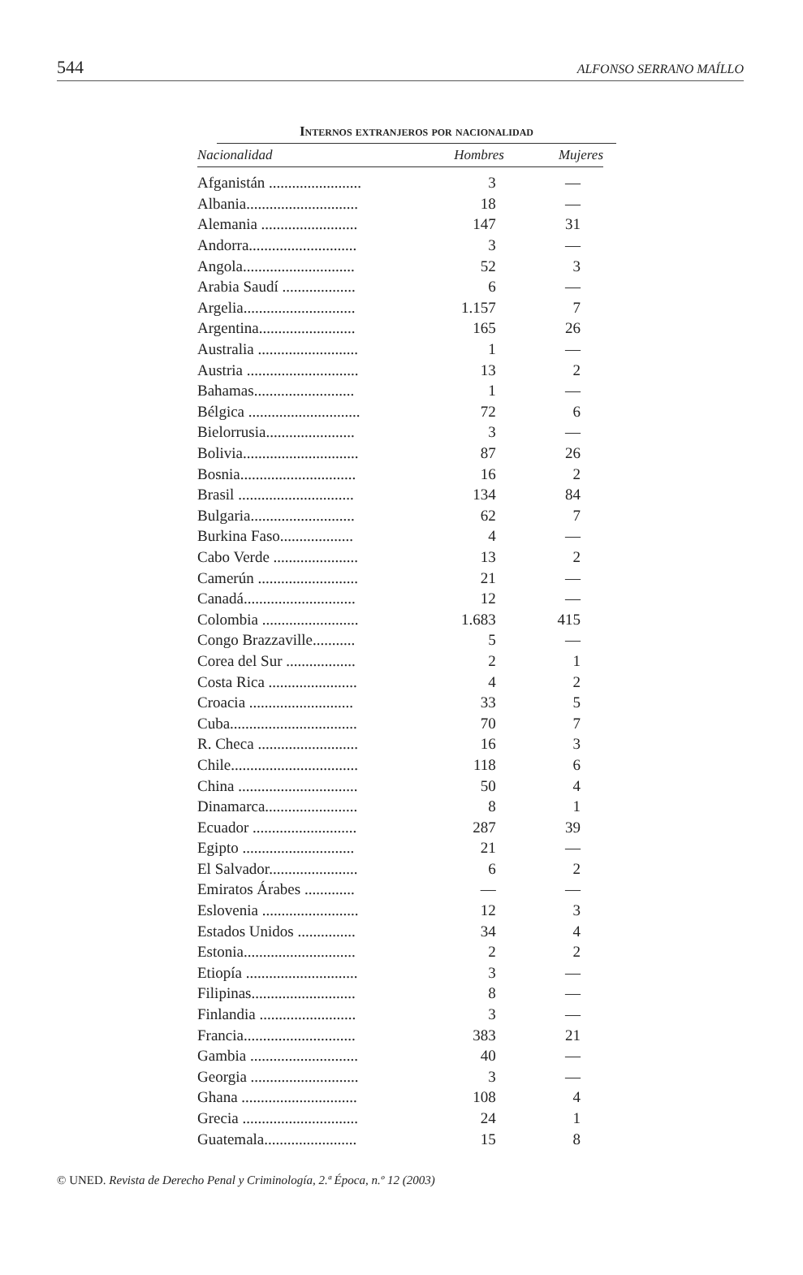544 ALFONSO SERRANO MAÍLLO
Internos extranjeros por nacionalidad
| Nacionalidad | Hombres | Mujeres |
| --- | --- | --- |
| Afganistán ........................ | 3 | — |
| Albania............................. | 18 | — |
| Alemania ......................... | 147 | 31 |
| Andorra............................ | 3 | — |
| Angola............................. | 52 | 3 |
| Arabia Saudí ................... | 6 | — |
| Argelia............................. | 1.157 | 7 |
| Argentina......................... | 165 | 26 |
| Australia .......................... | 1 | — |
| Austria ............................. | 13 | 2 |
| Bahamas.......................... | 1 | — |
| Bélgica ............................. | 72 | 6 |
| Bielorrusia....................... | 3 | — |
| Bolivia.............................. | 87 | 26 |
| Bosnia.............................. | 16 | 2 |
| Brasil .............................. | 134 | 84 |
| Bulgaria........................... | 62 | 7 |
| Burkina Faso................... | 4 | — |
| Cabo Verde ...................... | 13 | 2 |
| Camerún .......................... | 21 | — |
| Canadá............................. | 12 | — |
| Colombia ......................... | 1.683 | 415 |
| Congo Brazzaville........... | 5 | — |
| Corea del Sur .................. | 2 | 1 |
| Costa Rica ....................... | 4 | 2 |
| Croacia ........................... | 33 | 5 |
| Cuba................................. | 70 | 7 |
| R. Checa .......................... | 16 | 3 |
| Chile................................. | 118 | 6 |
| China ............................... | 50 | 4 |
| Dinamarca........................ | 8 | 1 |
| Ecuador ........................... | 287 | 39 |
| Egipto ............................. | 21 | — |
| El Salvador....................... | 6 | 2 |
| Emiratos Árabes ............. | — | — |
| Eslovenia ......................... | 12 | 3 |
| Estados Unidos ............... | 34 | 4 |
| Estonia............................. | 2 | 2 |
| Etiopía ............................. | 3 | — |
| Filipinas........................... | 8 | — |
| Finlandia ......................... | 3 | — |
| Francia............................. | 383 | 21 |
| Gambia ............................ | 40 | — |
| Georgia ............................ | 3 | — |
| Ghana .............................. | 108 | 4 |
| Grecia .............................. | 24 | 1 |
| Guatemala........................ | 15 | 8 |
© UNED. Revista de Derecho Penal y Criminología, 2.ª Época, n.º 12 (2003)